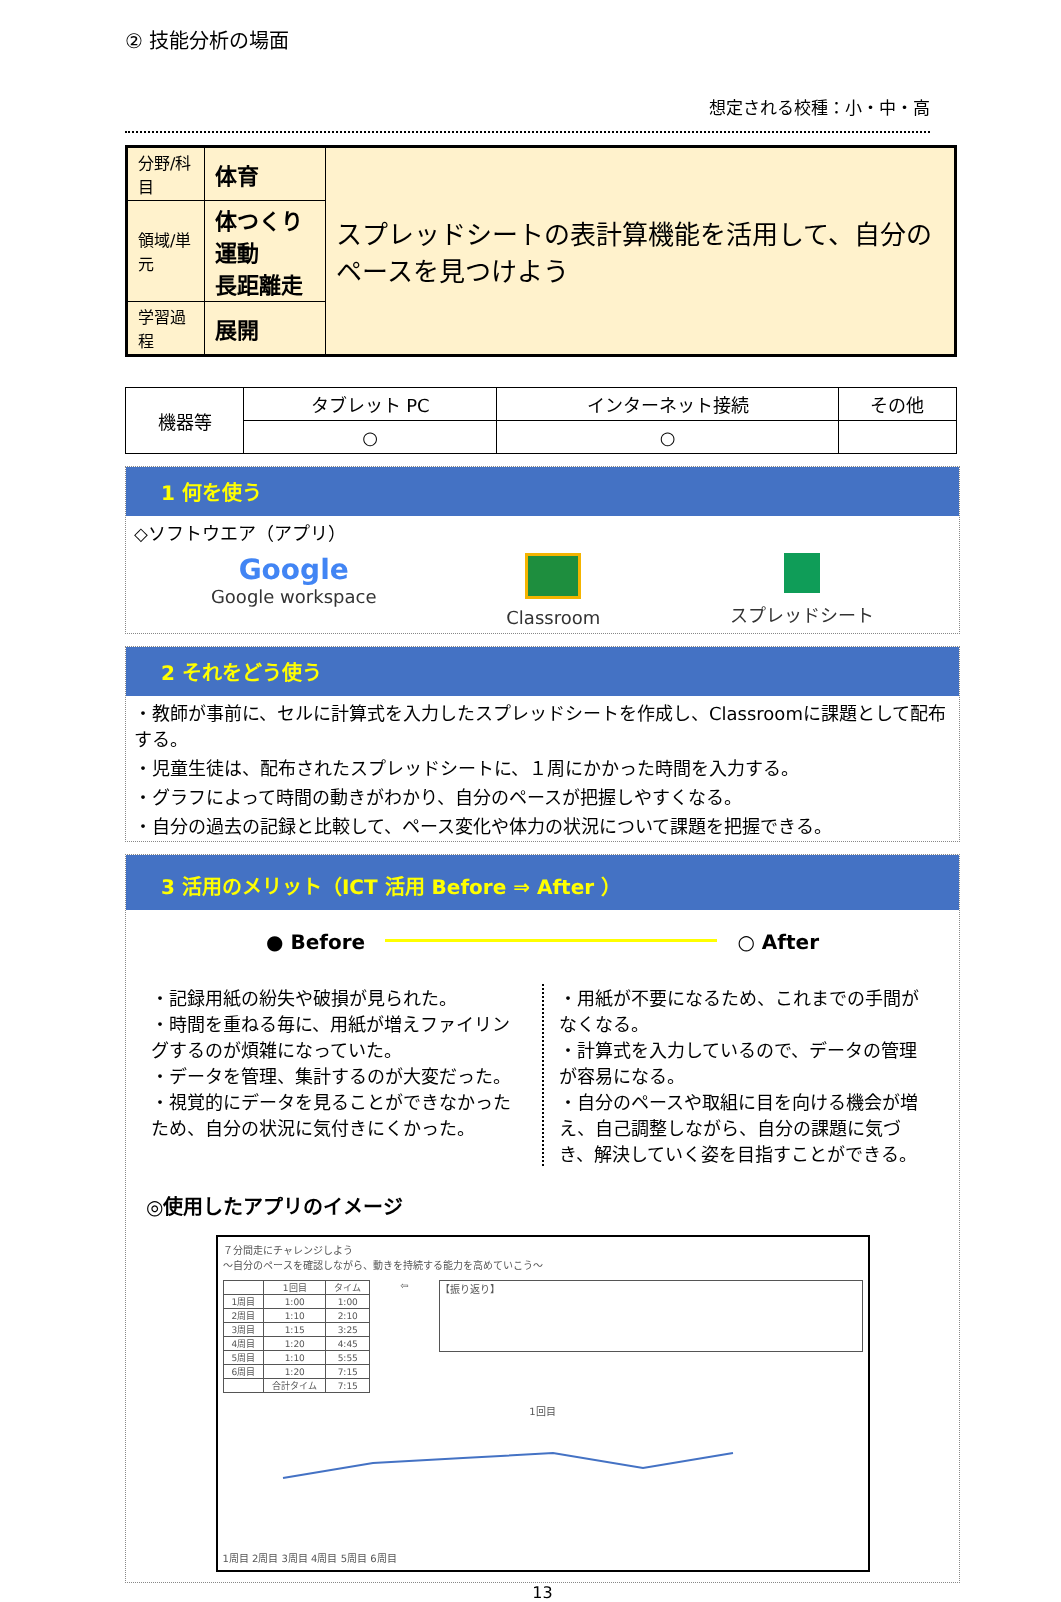② 技能分析の場面
想定される校種：小・中・高
| 分野/科目 | 体育 | スプレッドシートの表計算機能を活用して、自分のペースを見つけよう |
| 領域/単元 | 体つくり運動 長距離走 | |
| 学習過程 | 展開 | |
| 機器等 | タブレット PC | インターネット接続 | その他 |
| | ○ | ○ | |
1 何を使う
◇ソフトウエア（アプリ）
Google
Google workspace
Classroom スプレッドシート
2 それをどう使う
・教師が事前に、セルに計算式を入力したスプレッドシートを作成し、Classroomに課題として配布する。
・児童生徒は、配布されたスプレッドシートに、１周にかかった時間を入力する。
・グラフによって時間の動きがわかり、自分のペースが把握しやすくなる。
・自分の過去の記録と比較して、ペース変化や体力の状況について課題を把握できる。
3 活用のメリット（ICT 活用 Before ⇒ After ）
● Before ○ After
・記録用紙の紛失や破損が見られた。
・時間を重ねる毎に、用紙が増えファイリングするのが煩雑になっていた。
・データを管理、集計するのが大変だった。
・視覚的にデータを見ることができなかったため、自分の状況に気付きにくかった。
・用紙が不要になるため、これまでの手間がなくなる。
・計算式を入力しているので、データの管理が容易になる。
・自分のペースや取組に目を向ける機会が増え、自己調整しながら、自分の課題に気づき、解決していく姿を目指すことができる。
◎使用したアプリのイメージ
７分間走にチャレンジしよう
～自分のペースを確認しながら、動きを持続する能力を高めていこう～
| | 1回目 | タイム |
| 1周目 | 1:00 | 1:00 |
| 2周目 | 1:10 | 2:10 |
| 3周目 | 1:15 | 3:25 |
| 4周目 | 1:20 | 4:45 |
| 5周目 | 1:10 | 5:55 |
| 6周目 | 1:20 | 7:15 |
| | 合計タイム | 7:15 |
⇦
【振り返り】
1回目
1周目 2周目 3周目 4周目 5周目 6周目
13